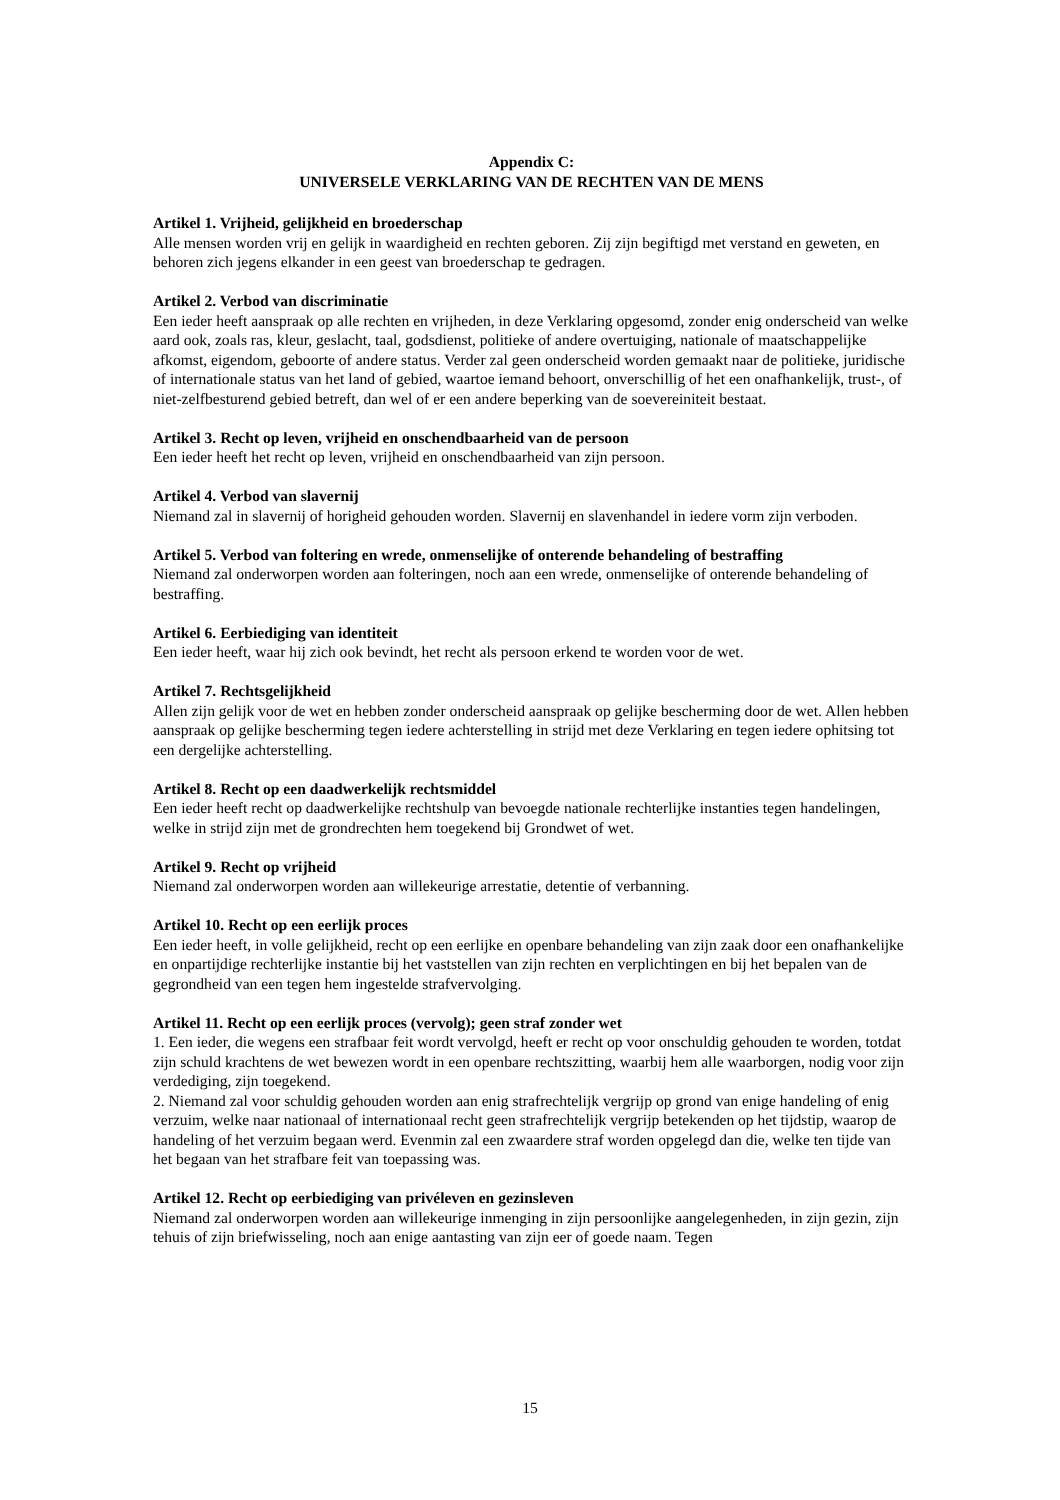Appendix C:
UNIVERSELE VERKLARING VAN DE RECHTEN VAN DE MENS
Artikel 1. Vrijheid, gelijkheid en broederschap
Alle mensen worden vrij en gelijk in waardigheid en rechten geboren. Zij zijn begiftigd met verstand en geweten, en behoren zich jegens elkander in een geest van broederschap te gedragen.
Artikel 2. Verbod van discriminatie
Een ieder heeft aanspraak op alle rechten en vrijheden, in deze Verklaring opgesomd, zonder enig onderscheid van welke aard ook, zoals ras, kleur, geslacht, taal, godsdienst, politieke of andere overtuiging, nationale of maatschappelijke afkomst, eigendom, geboorte of andere status. Verder zal geen onderscheid worden gemaakt naar de politieke, juridische of internationale status van het land of gebied, waartoe iemand behoort, onverschillig of het een onafhankelijk, trust-, of niet-zelfbesturend gebied betreft, dan wel of er een andere beperking van de soevereiniteit bestaat.
Artikel 3. Recht op leven, vrijheid en onschendbaarheid van de persoon
Een ieder heeft het recht op leven, vrijheid en onschendbaarheid van zijn persoon.
Artikel 4. Verbod van slavernij
Niemand zal in slavernij of horigheid gehouden worden. Slavernij en slavenhandel in iedere vorm zijn verboden.
Artikel 5. Verbod van foltering en wrede, onmenselijke of onterende behandeling of bestraffing
Niemand zal onderworpen worden aan folteringen, noch aan een wrede, onmenselijke of onterende behandeling of bestraffing.
Artikel 6. Eerbiediging van identiteit
Een ieder heeft, waar hij zich ook bevindt, het recht als persoon erkend te worden voor de wet.
Artikel 7. Rechtsgelijkheid
Allen zijn gelijk voor de wet en hebben zonder onderscheid aanspraak op gelijke bescherming door de wet. Allen hebben aanspraak op gelijke bescherming tegen iedere achterstelling in strijd met deze Verklaring en tegen iedere ophitsing tot een dergelijke achterstelling.
Artikel 8. Recht op een daadwerkelijk rechtsmiddel
Een ieder heeft recht op daadwerkelijke rechtshulp van bevoegde nationale rechterlijke instanties tegen handelingen, welke in strijd zijn met de grondrechten hem toegekend bij Grondwet of wet.
Artikel 9. Recht op vrijheid
Niemand zal onderworpen worden aan willekeurige arrestatie, detentie of verbanning.
Artikel 10. Recht op een eerlijk proces
Een ieder heeft, in volle gelijkheid, recht op een eerlijke en openbare behandeling van zijn zaak door een onafhankelijke en onpartijdige rechterlijke instantie bij het vaststellen van zijn rechten en verplichtingen en bij het bepalen van de gegrondheid van een tegen hem ingestelde strafvervolging.
Artikel 11. Recht op een eerlijk proces (vervolg); geen straf zonder wet
1. Een ieder, die wegens een strafbaar feit wordt vervolgd, heeft er recht op voor onschuldig gehouden te worden, totdat zijn schuld krachtens de wet bewezen wordt in een openbare rechtszitting, waarbij hem alle waarborgen, nodig voor zijn verdediging, zijn toegekend.
2. Niemand zal voor schuldig gehouden worden aan enig strafrechtelijk vergrijp op grond van enige handeling of enig verzuim, welke naar nationaal of internationaal recht geen strafrechtelijk vergrijp betekenden op het tijdstip, waarop de handeling of het verzuim begaan werd. Evenmin zal een zwaardere straf worden opgelegd dan die, welke ten tijde van het begaan van het strafbare feit van toepassing was.
Artikel 12. Recht op eerbiediging van privéleven en gezinsleven
Niemand zal onderworpen worden aan willekeurige inmenging in zijn persoonlijke aangelegenheden, in zijn gezin, zijn tehuis of zijn briefwisseling, noch aan enige aantasting van zijn eer of goede naam. Tegen
15